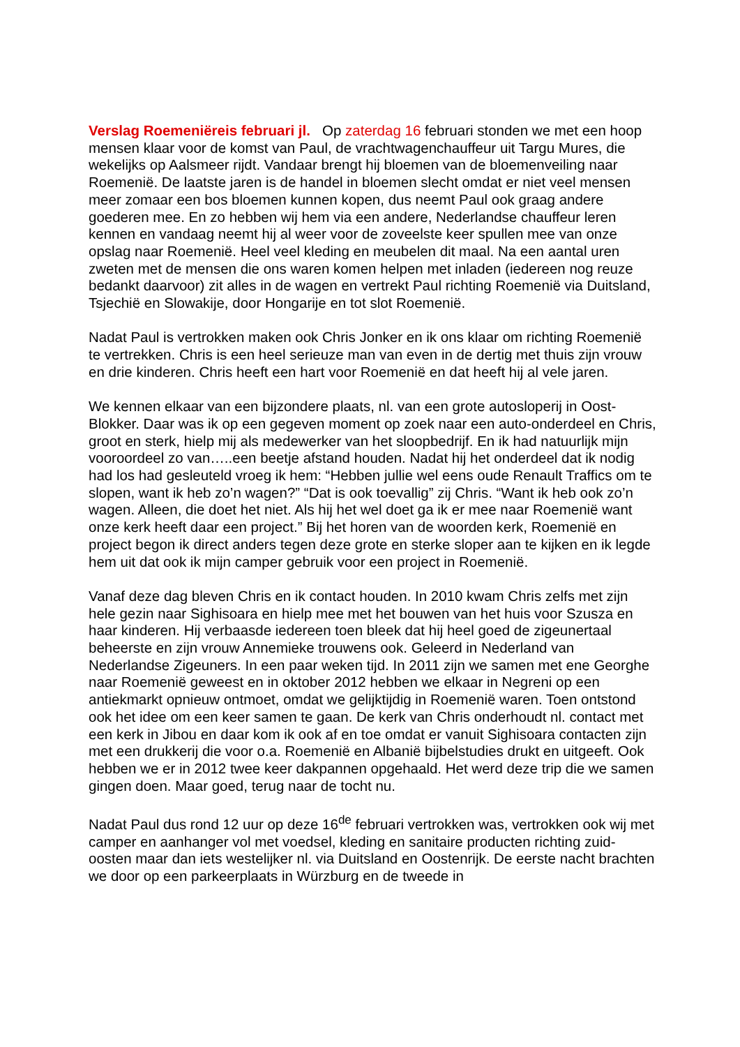Verslag Roemeniëreis februari jl. Op zaterdag 16 februari stonden we met een hoop mensen klaar voor de komst van Paul, de vrachtwagenchauffeur uit Targu Mures, die wekelijks op Aalsmeer rijdt. Vandaar brengt hij bloemen van de bloemenveiling naar Roemenië. De laatste jaren is de handel in bloemen slecht omdat er niet veel mensen meer zomaar een bos bloemen kunnen kopen, dus neemt Paul ook graag andere goederen mee. En zo hebben wij hem via een andere, Nederlandse chauffeur leren kennen en vandaag neemt hij al weer voor de zoveelste keer spullen mee van onze opslag naar Roemenië. Heel veel kleding en meubelen dit maal. Na een aantal uren zweten met de mensen die ons waren komen helpen met inladen (iedereen nog reuze bedankt daarvoor) zit alles in de wagen en vertrekt Paul richting Roemenië via Duitsland, Tsjechië en Slowakije, door Hongarije en tot slot Roemenië.
Nadat Paul is vertrokken maken ook Chris Jonker en ik ons klaar om richting Roemenië te vertrekken. Chris is een heel serieuze man van even in de dertig met thuis zijn vrouw en drie kinderen. Chris heeft een hart voor Roemenië en dat heeft hij al vele jaren.
We kennen elkaar van een bijzondere plaats, nl. van een grote autosloperij in Oost-Blokker. Daar was ik op een gegeven moment op zoek naar een auto-onderdeel en Chris, groot en sterk, hielp mij als medewerker van het sloopbedrijf. En ik had natuurlijk mijn vooroordeel zo van…..een beetje afstand houden. Nadat hij het onderdeel dat ik nodig had los had gesleuteld vroeg ik hem: “Hebben jullie wel eens oude Renault Traffics om te slopen, want ik heb zo’n wagen?” “Dat is ook toevallig” zij Chris. “Want ik heb ook zo’n wagen. Alleen, die doet het niet. Als hij het wel doet ga ik er mee naar Roemenië want onze kerk heeft daar een project.” Bij het horen van de woorden kerk, Roemenië en project begon ik direct anders tegen deze grote en sterke sloper aan te kijken en ik legde hem uit dat ook ik mijn camper gebruik voor een project in Roemenië.
Vanaf deze dag bleven Chris en ik contact houden. In 2010 kwam Chris zelfs met zijn hele gezin naar Sighisoara en hielp mee met het bouwen van het huis voor Szusza en haar kinderen. Hij verbaasde iedereen toen bleek dat hij heel goed de zigeunertaal beheerste en zijn vrouw Annemieke trouwens ook. Geleerd in Nederland van Nederlandse Zigeuners. In een paar weken tijd. In 2011 zijn we samen met ene Georghe naar Roemenië geweest en in oktober 2012 hebben we elkaar in Negreni op een antiekmarkt opnieuw ontmoet, omdat we gelijktijdig in Roemenië waren. Toen ontstond ook het idee om een keer samen te gaan. De kerk van Chris onderhoudt nl. contact met een kerk in Jibou en daar kom ik ook af en toe omdat er vanuit Sighisoara contacten zijn met een drukkerij die voor o.a. Roemenië en Albanië bijbelstudies drukt en uitgeeft. Ook hebben we er in 2012 twee keer dakpannen opgehaald. Het werd deze trip die we samen gingen doen. Maar goed, terug naar de tocht nu.
Nadat Paul dus rond 12 uur op deze 16<sup>de</sup> februari vertrokken was, vertrokken ook wij met camper en aanhanger vol met voedsel, kleding en sanitaire producten richting zuid- oosten maar dan iets westelijker nl. via Duitsland en Oostenrijk. De eerste nacht brachten we door op een parkeerplaats in Würzburg en de tweede in